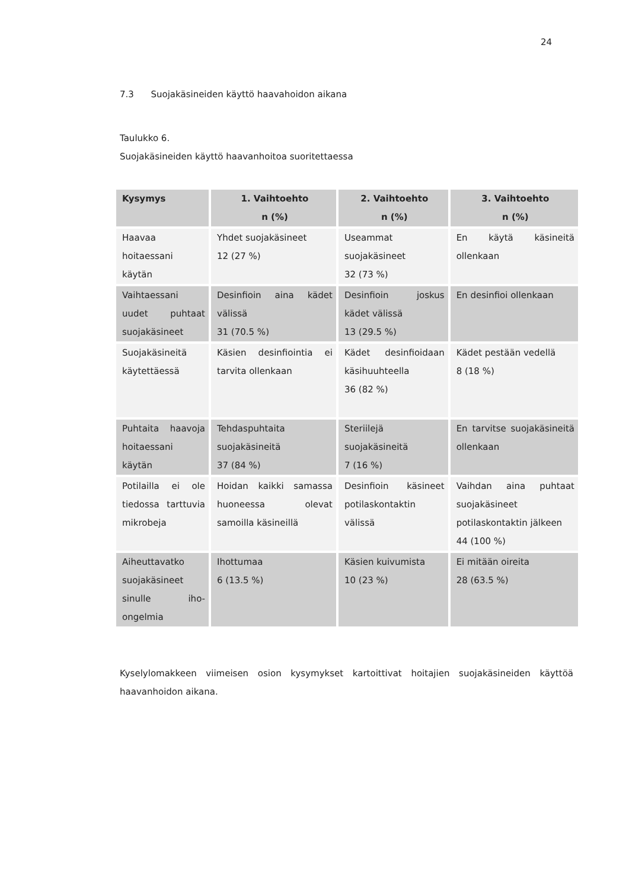24
7.3 Suojakäsineiden käyttö haavahoidon aikana
Taulukko 6.
Suojakäsineiden käyttö haavanhoitoa suoritettaessa
| Kysymys | 1. Vaihtoehto n (%) | 2. Vaihtoehto n (%) | 3. Vaihtoehto n (%) |
| --- | --- | --- | --- |
| Haavaa hoitaessani käytän | Yhdet suojakäsineet 12 (27 %) | Useammat suojakäsineet 32 (73 %) | En käytä käsineitä ollenkaan |
| Vaihtaessani uudet puhtaat suojakäsineet | Desinfioin aina kädet välissä 31 (70.5 %) | Desinfioin joskus kädet välissä 13 (29.5 %) | En desinfioi ollenkaan |
| Suojakäsineitä käytettäessä | Käsien desinfiointia ei tarvita ollenkaan | Kädet desinfioidaan käsihuuhteella 36 (82 %) | Kädet pestään vedellä 8 (18 %) |
| Puhtaita haavoja hoitaessani käytän | Tehdaspuhtaita suojakäsineitä 37 (84 %) | Steriilejä suojakäsineitä 7 (16 %) | En tarvitse suojakäsineitä ollenkaan |
| Potilailla ei ole tiedossa tarttuvia mikrobeja | Hoidan kaikki samassa huoneessa olevat samoilla käsineillä | Desinfioin käsineet potilaskontaktin välissä | Vaihdan aina puhtaat suojakäsineet potilaskontaktin jälkeen 44 (100 %) |
| Aiheuttavatko suojakäsineet sinulle iho-ongelmia | Ihottumaa 6 (13.5 %) | Käsien kuivumista 10 (23 %) | Ei mitään oireita 28 (63.5 %) |
Kyselylomakkeen viimeisen osion kysymykset kartoittivat hoitajien suojakäsineiden käyttöä haavanhoidon aikana.